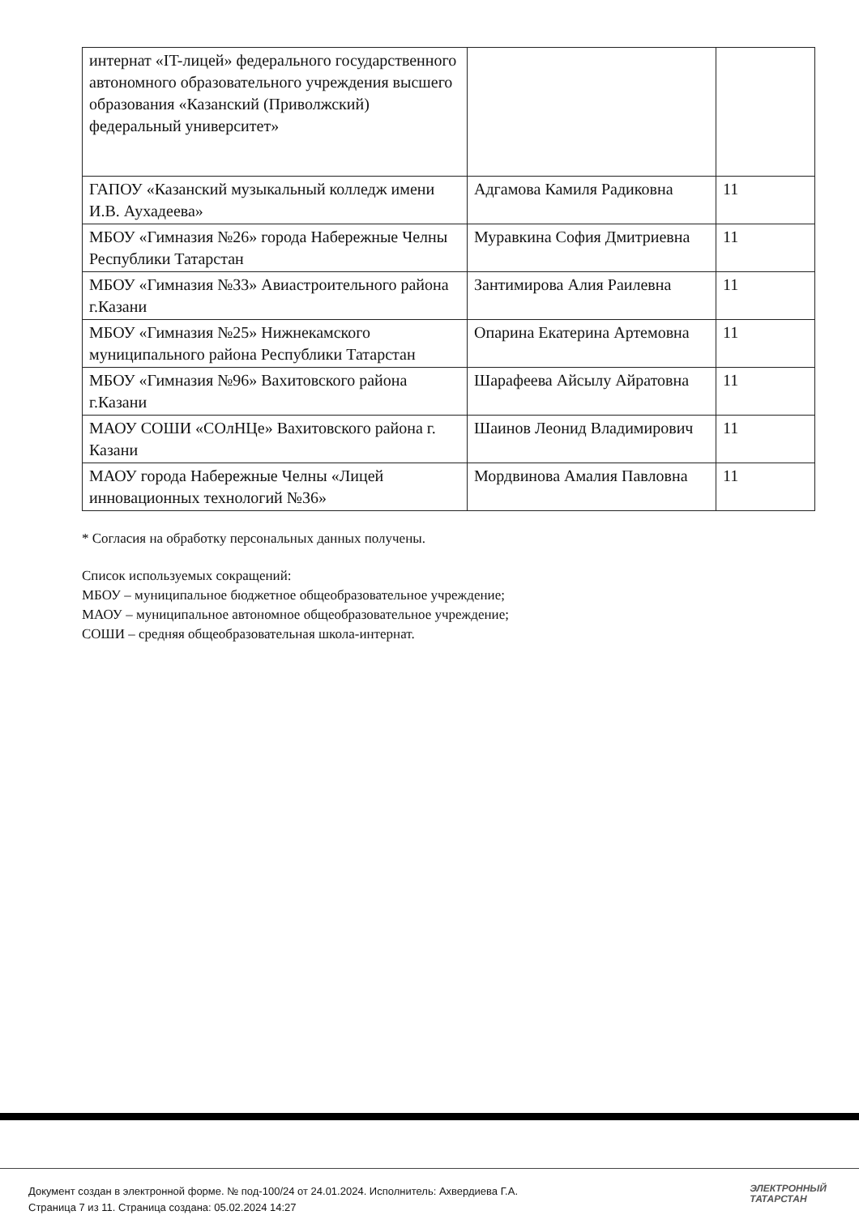| интернат «IT-лицей» федерального государственного автономного образовательного учреждения высшего образования «Казанский (Приволжский) федеральный университет» | | |
| ГАПОУ «Казанский музыкальный колледж имени И.В. Аухадеева» | Адгамова Камиля Радиковна | 11 |
| МБОУ «Гимназия №26» города Набережные Челны Республики Татарстан | Муравкина София Дмитриевна | 11 |
| МБОУ «Гимназия №33» Авиастроительного района г.Казани | Зантимирова Алия Раилевна | 11 |
| МБОУ «Гимназия №25» Нижнекамского муниципального района Республики Татарстан | Опарина Екатерина Артемовна | 11 |
| МБОУ «Гимназия №96» Вахитовского района г.Казани | Шарафеева Айсылу Айратовна | 11 |
| МАОУ СОШИ «СОлНЦе» Вахитовского района г. Казани | Шаинов Леонид Владимирович | 11 |
| МАОУ города Набережные Челны «Лицей инновационных технологий №36» | Мордвинова Амалия Павловна | 11 |
* Согласия на обработку персональных данных получены.
Список используемых сокращений:
МБОУ – муниципальное бюджетное общеобразовательное учреждение;
МАОУ – муниципальное автономное общеобразовательное учреждение;
СОШИ – средняя общеобразовательная школа-интернат.
Документ создан в электронной форме. № под-100/24 от 24.01.2024. Исполнитель: Ахвердиева Г.А.
Страница 7 из 11. Страница создана: 05.02.2024 14:27
ЭЛЕКТРОННЫЙ
ТАТАРСТАН